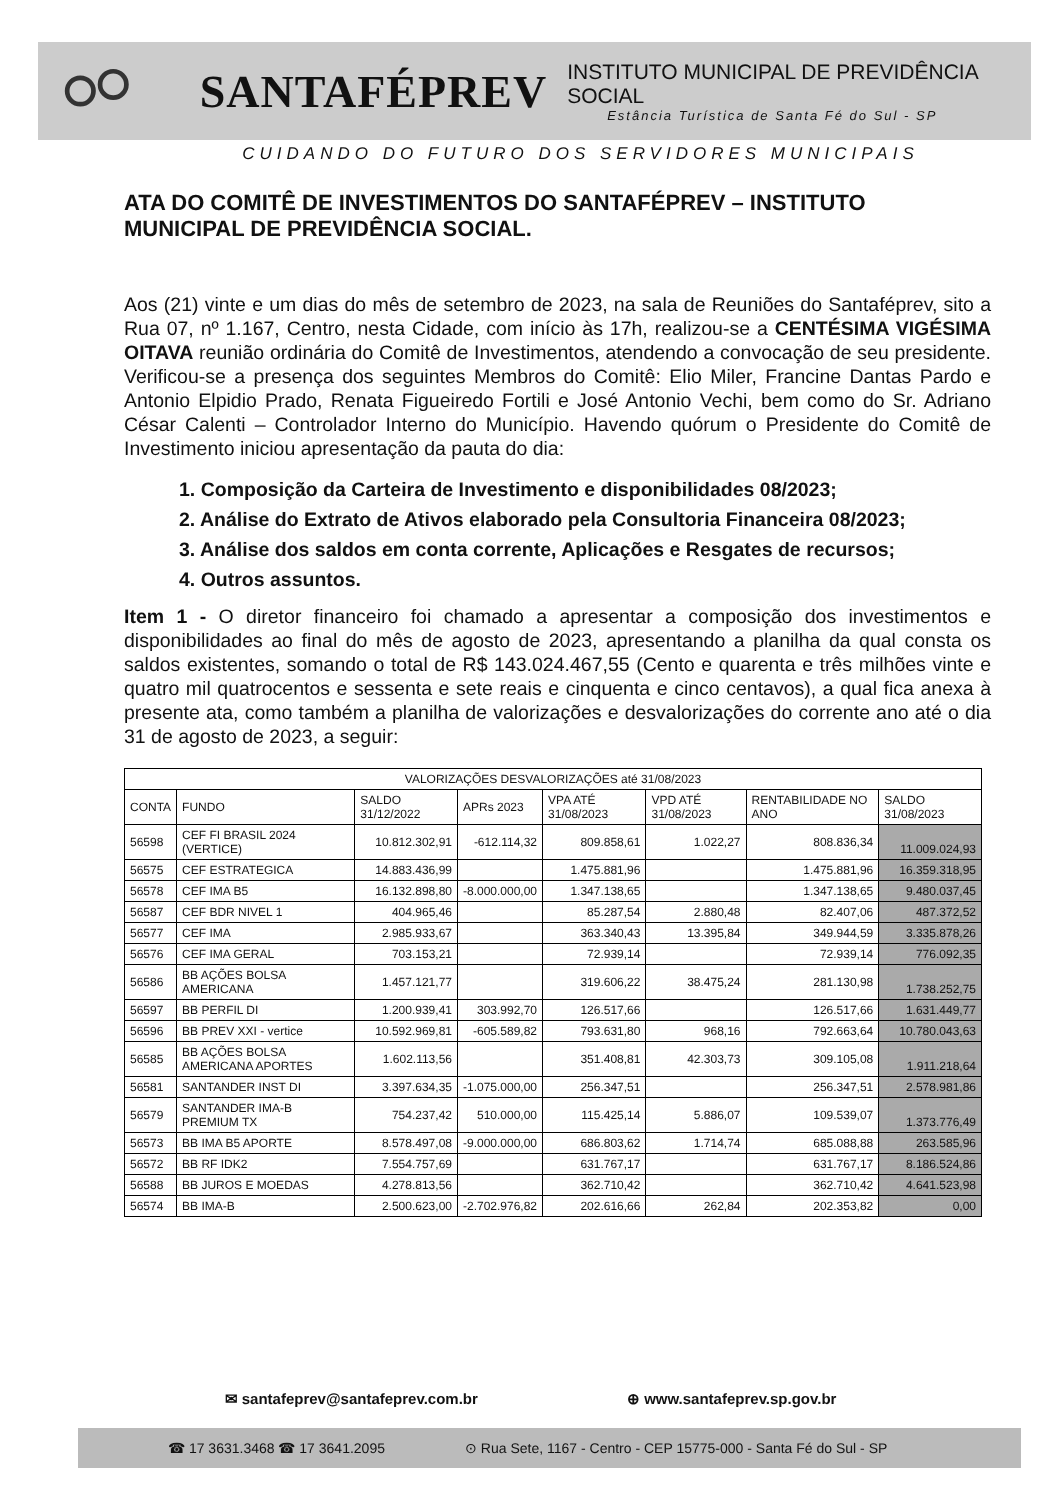SANTAFÉPREV
INSTITUTO MUNICIPAL DE PREVIDÊNCIA SOCIAL
Estância Turística de Santa Fé do Sul - SP
CUIDANDO DO FUTURO DOS SERVIDORES MUNICIPAIS
ATA DO COMITÊ DE INVESTIMENTOS DO SANTAFÉPREV – INSTITUTO MUNICIPAL DE PREVIDÊNCIA SOCIAL.
Aos (21) vinte e um dias do mês de setembro de 2023, na sala de Reuniões do Santaféprev, sito a Rua 07, nº 1.167, Centro, nesta Cidade, com início às 17h, realizou-se a CENTÉSIMA VIGÉSIMA OITAVA reunião ordinária do Comitê de Investimentos, atendendo a convocação de seu presidente. Verificou-se a presença dos seguintes Membros do Comitê: Elio Miler, Francine Dantas Pardo e Antonio Elpidio Prado, Renata Figueiredo Fortili e José Antonio Vechi, bem como do Sr. Adriano César Calenti – Controlador Interno do Município. Havendo quórum o Presidente do Comitê de Investimento iniciou apresentação da pauta do dia:
1. Composição da Carteira de Investimento e disponibilidades 08/2023;
2. Análise do Extrato de Ativos elaborado pela Consultoria Financeira 08/2023;
3. Análise dos saldos em conta corrente, Aplicações e Resgates de recursos;
4. Outros assuntos.
Item 1 - O diretor financeiro foi chamado a apresentar a composição dos investimentos e disponibilidades ao final do mês de agosto de 2023, apresentando a planilha da qual consta os saldos existentes, somando o total de R$ 143.024.467,55 (Cento e quarenta e três milhões vinte e quatro mil quatrocentos e sessenta e sete reais e cinquenta e cinco centavos), a qual fica anexa à presente ata, como também a planilha de valorizações e desvalorizações do corrente ano até o dia 31 de agosto de 2023, a seguir:
| VALORIZAÇÕES DESVALORIZAÇÕES até 31/08/2023 | | | | | | | |
| --- | --- | --- | --- | --- | --- | --- | --- |
| CONTA | FUNDO | SALDO 31/12/2022 | APRs 2023 | VPA ATÉ 31/08/2023 | VPD ATÉ 31/08/2023 | RENTABILIDADE NO ANO | SALDO 31/08/2023 |
| 56598 | CEF FI BRASIL 2024 (VERTICE) | 10.812.302,91 | -612.114,32 | 809.858,61 | 1.022,27 | 808.836,34 | 11.009.024,93 |
| 56575 | CEF ESTRATEGICA | 14.883.436,99 | | 1.475.881,96 | | 1.475.881,96 | 16.359.318,95 |
| 56578 | CEF IMA B5 | 16.132.898,80 | -8.000.000,00 | 1.347.138,65 | | 1.347.138,65 | 9.480.037,45 |
| 56587 | CEF BDR NIVEL 1 | 404.965,46 | | 85.287,54 | 2.880,48 | 82.407,06 | 487.372,52 |
| 56577 | CEF IMA | 2.985.933,67 | | 363.340,43 | 13.395,84 | 349.944,59 | 3.335.878,26 |
| 56576 | CEF IMA GERAL | 703.153,21 | | 72.939,14 | | 72.939,14 | 776.092,35 |
| 56586 | BB AÇÕES BOLSA AMERICANA | 1.457.121,77 | | 319.606,22 | 38.475,24 | 281.130,98 | 1.738.252,75 |
| 56597 | BB PERFIL DI | 1.200.939,41 | 303.992,70 | 126.517,66 | | 126.517,66 | 1.631.449,77 |
| 56596 | BB PREV XXI - vertice | 10.592.969,81 | -605.589,82 | 793.631,80 | 968,16 | 792.663,64 | 10.780.043,63 |
| 56585 | BB AÇÕES BOLSA AMERICANA APORTES | 1.602.113,56 | | 351.408,81 | 42.303,73 | 309.105,08 | 1.911.218,64 |
| 56581 | SANTANDER INST DI | 3.397.634,35 | -1.075.000,00 | 256.347,51 | | 256.347,51 | 2.578.981,86 |
| 56579 | SANTANDER IMA-B PREMIUM TX | 754.237,42 | 510.000,00 | 115.425,14 | 5.886,07 | 109.539,07 | 1.373.776,49 |
| 56573 | BB IMA B5 APORTE | 8.578.497,08 | -9.000.000,00 | 686.803,62 | 1.714,74 | 685.088,88 | 263.585,96 |
| 56572 | BB RF IDK2 | 7.554.757,69 | | 631.767,17 | | 631.767,17 | 8.186.524,86 |
| 56588 | BB JUROS E MOEDAS | 4.278.813,56 | | 362.710,42 | | 362.710,42 | 4.641.523,98 |
| 56574 | BB IMA-B | 2.500.623,00 | -2.702.976,82 | 202.616,66 | 262,84 | 202.353,82 | 0,00 |
✉ santafeprev@santafeprev.com.br ⊕ www.santafeprev.sp.gov.br
☎ 17 3631.3468 ☎ 17 3641.2095 ⊙ Rua Sete, 1167 - Centro - CEP 15775-000 - Santa Fé do Sul - SP